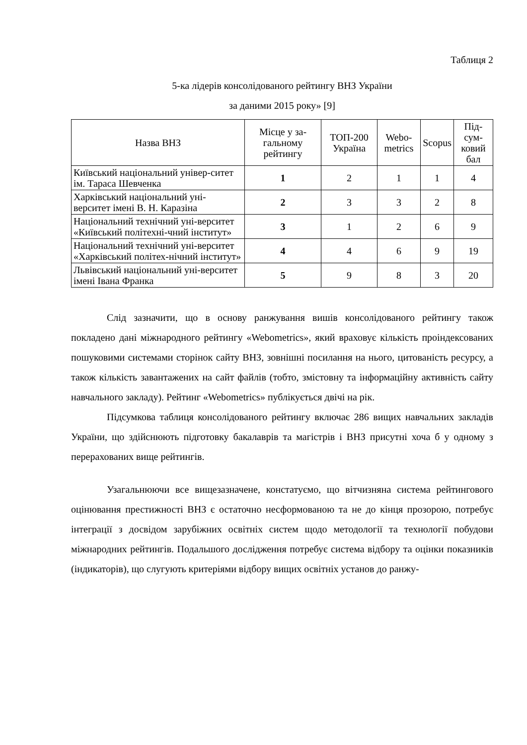Таблиця 2
5-ка лідерів консолідованого рейтингу ВНЗ України
за даними 2015 року» [9]
| Назва ВНЗ | Місце у за-гальному рейтингу | ТОП-200 Україна | Webo-metrics | Scopus | Під-сум-ковий бал |
| --- | --- | --- | --- | --- | --- |
| Київський національний універ-ситет ім. Тараса Шевченка | 1 | 2 | 1 | 1 | 4 |
| Харківський національний уні-верситет імені В. Н. Каразіна | 2 | 3 | 3 | 2 | 8 |
| Національний технічний уні-верситет «Київський політехні-чний інститут» | 3 | 1 | 2 | 6 | 9 |
| Національний технічний уні-верситет «Харківський політех-нічний інститут» | 4 | 4 | 6 | 9 | 19 |
| Львівський національний уні-верситет імені Івана Франка | 5 | 9 | 8 | 3 | 20 |
Слід зазначити, що в основу ранжування вишів консолідованого рейтингу також покладено дані міжнародного рейтингу «Webometrics», який враховує кількість проіндексованих пошуковими системами сторінок сайту ВНЗ, зовнішні посилання на нього, цитованість ресурсу, а також кількість завантажених на сайт файлів (тобто, змістовну та інформаційну активність сайту навчального закладу). Рейтинг «Webometrics» публікується двічі на рік.
Підсумкова таблиця консолідованого рейтингу включає 286 вищих навчальних закладів України, що здійснюють підготовку бакалаврів та магістрів і ВНЗ присутні хоча б у одному з перерахованих вище рейтингів.
Узагальнюючи все вищезазначене, констатуємо, що вітчизняна система рейтингового оцінювання престижності ВНЗ є остаточно несформованою та не до кінця прозорою, потребує інтеграції з досвідом зарубіжних освітніх систем щодо методології та технології побудови міжнародних рейтингів. Подальшого дослідження потребує система відбору та оцінки показників (індикаторів), що слугують критеріями відбору вищих освітніх установ до ранжу-